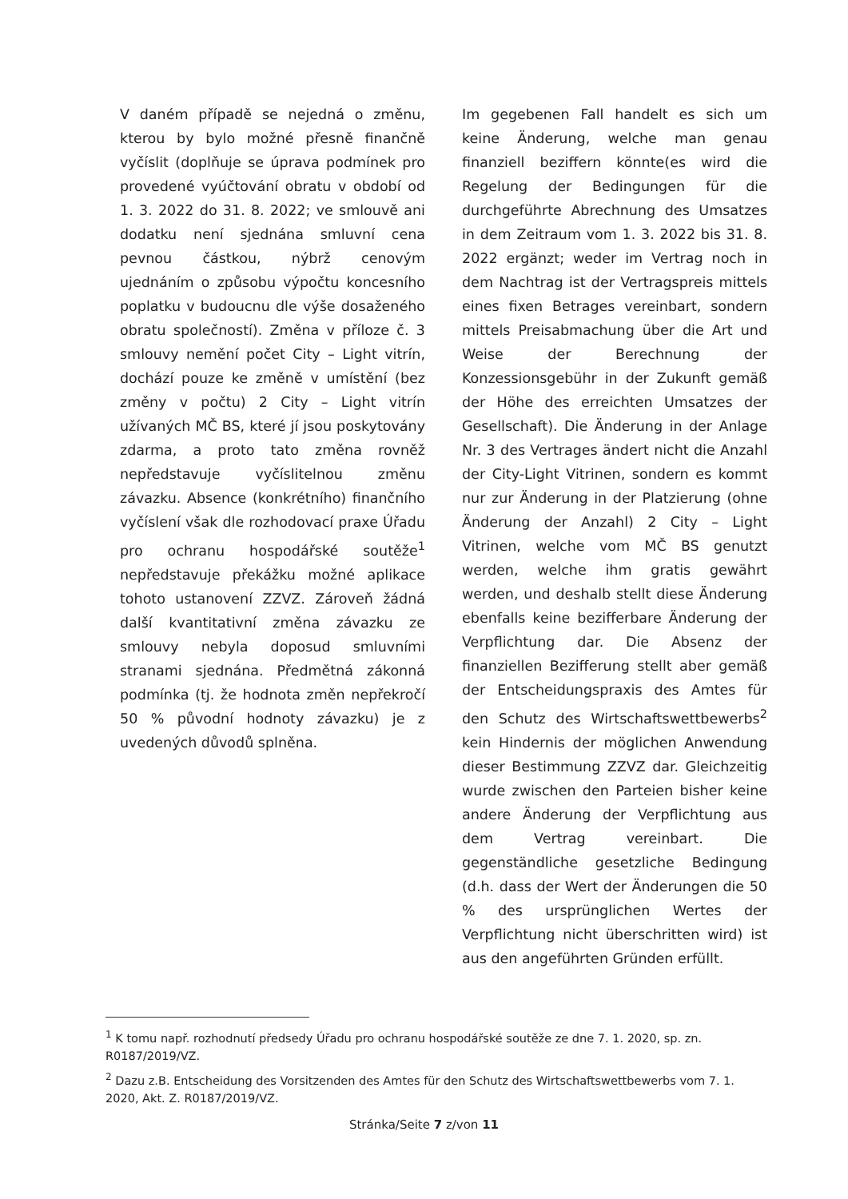V daném případě se nejedná o změnu, kterou by bylo možné přesně finančně vyčíslit (doplňuje se úprava podmínek pro provedené vyúčtování obratu v období od 1. 3. 2022 do 31. 8. 2022; ve smlouvě ani dodatku není sjednána smluvní cena pevnou částkou, nýbrž cenovým ujednáním o způsobu výpočtu koncesního poplatku v budoucnu dle výše dosaženého obratu společností). Změna v příloze č. 3 smlouvy nemění počet City – Light vitrín, dochází pouze ke změně v umístění (bez změny v počtu) 2 City – Light vitrín užívaných MČ BS, které jí jsou poskytovány zdarma, a proto tato změna rovněž nepředstavuje vyčíslitelnou změnu závazku. Absence (konkrétního) finančního vyčíslení však dle rozhodovací praxe Úřadu pro ochranu hospodářské soutěže<sup>1</sup> nepředstavuje překážku možné aplikace tohoto ustanovení ZZVZ. Zároveň žádná další kvantitativní změna závazku ze smlouvy nebyla doposud smluvními stranami sjednána. Předmětná zákonná podmínka (tj. že hodnota změn nepřekročí 50 % původní hodnoty závazku) je z uvedených důvodů splněna.
Im gegebenen Fall handelt es sich um keine Änderung, welche man genau finanziell beziffern könnte(es wird die Regelung der Bedingungen für die durchgeführte Abrechnung des Umsatzes in dem Zeitraum vom 1. 3. 2022 bis 31. 8. 2022 ergänzt; weder im Vertrag noch in dem Nachtrag ist der Vertragspreis mittels eines fixen Betrages vereinbart, sondern mittels Preisabmachung über die Art und Weise der Berechnung der Konzessionsgebühr in der Zukunft gemäß der Höhe des erreichten Umsatzes der Gesellschaft). Die Änderung in der Anlage Nr. 3 des Vertrages ändert nicht die Anzahl der City-Light Vitrinen, sondern es kommt nur zur Änderung in der Platzierung (ohne Änderung der Anzahl) 2 City – Light Vitrinen, welche vom MČ BS genutzt werden, welche ihm gratis gewährt werden, und deshalb stellt diese Änderung ebenfalls keine bezifferbare Änderung der Verpflichtung dar. Die Absenz der finanziellen Bezifferung stellt aber gemäß der Entscheidungspraxis des Amtes für den Schutz des Wirtschaftswettbewerbs<sup>2</sup> kein Hindernis der möglichen Anwendung dieser Bestimmung ZZVZ dar. Gleichzeitig wurde zwischen den Parteien bisher keine andere Änderung der Verpflichtung aus dem Vertrag vereinbart. Die gegenständliche gesetzliche Bedingung (d.h. dass der Wert der Änderungen die 50 % des ursprünglichen Wertes der Verpflichtung nicht überschritten wird) ist aus den angeführten Gründen erfüllt.
<sup>1</sup> K tomu např. rozhodnutí předsedy Úřadu pro ochranu hospodářské soutěže ze dne 7. 1. 2020, sp. zn. R0187/2019/VZ.
<sup>2</sup> Dazu z.B. Entscheidung des Vorsitzenden des Amtes für den Schutz des Wirtschaftswettbewerbs vom 7. 1. 2020, Akt. Z. R0187/2019/VZ.
Stránka/Seite 7 z/von 11